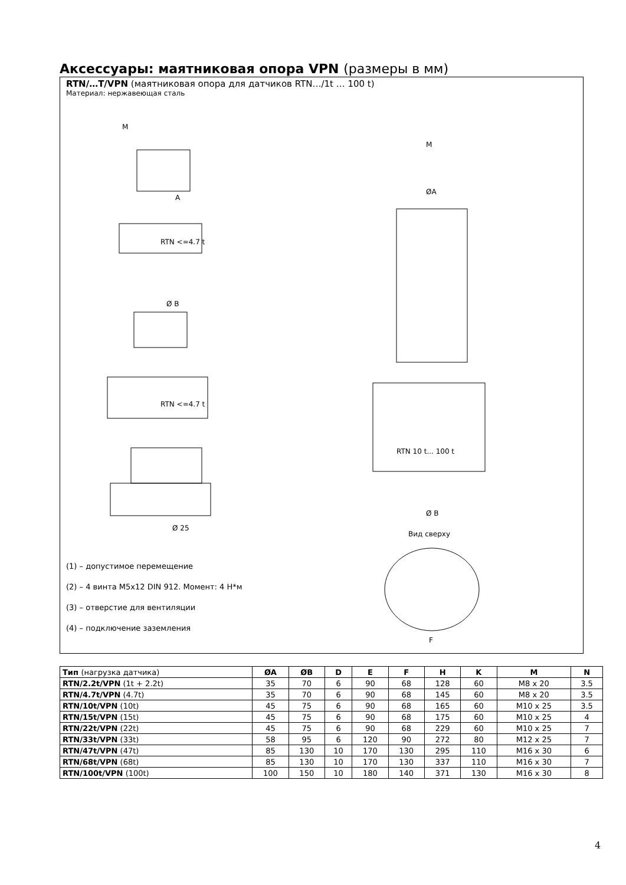Аксессуары: маятниковая опора VPN (размеры в мм)
RTN/…T/VPN (маятниковая опора для датчиков RTN…/1t … 100 t)
Материал: нержавеющая сталь
M
A
RTN <=4.7 t
RTN <=4.7 t
Ø B
Ø 25
(1) – допустимое перемещение
(2) – 4 винта M5x12 DIN 912. Момент: 4 Н*м
(3) – отверстие для вентиляции
(4) – подключение заземления
M
ØA
RTN 10 t... 100 t
Ø B
Вид сверху
F
| Тип (нагрузка датчика) | ØA | ØB | D | E | F | H | K | M | N |
| --- | --- | --- | --- | --- | --- | --- | --- | --- | --- |
| RTN/2.2t/VPN (1t + 2.2t) | 35 | 70 | 6 | 90 | 68 | 128 | 60 | M8 x 20 | 3.5 |
| RTN/4.7t/VPN (4.7t) | 35 | 70 | 6 | 90 | 68 | 145 | 60 | M8 x 20 | 3.5 |
| RTN/10t/VPN (10t) | 45 | 75 | 6 | 90 | 68 | 165 | 60 | M10 x 25 | 3.5 |
| RTN/15t/VPN (15t) | 45 | 75 | 6 | 90 | 68 | 175 | 60 | M10 x 25 | 4 |
| RTN/22t/VPN (22t) | 45 | 75 | 6 | 90 | 68 | 229 | 60 | M10 x 25 | 7 |
| RTN/33t/VPN (33t) | 58 | 95 | 6 | 120 | 90 | 272 | 80 | M12 x 25 | 7 |
| RTN/47t/VPN (47t) | 85 | 130 | 10 | 170 | 130 | 295 | 110 | M16 x 30 | 6 |
| RTN/68t/VPN (68t) | 85 | 130 | 10 | 170 | 130 | 337 | 110 | M16 x 30 | 7 |
| RTN/100t/VPN (100t) | 100 | 150 | 10 | 180 | 140 | 371 | 130 | M16 x 30 | 8 |
4